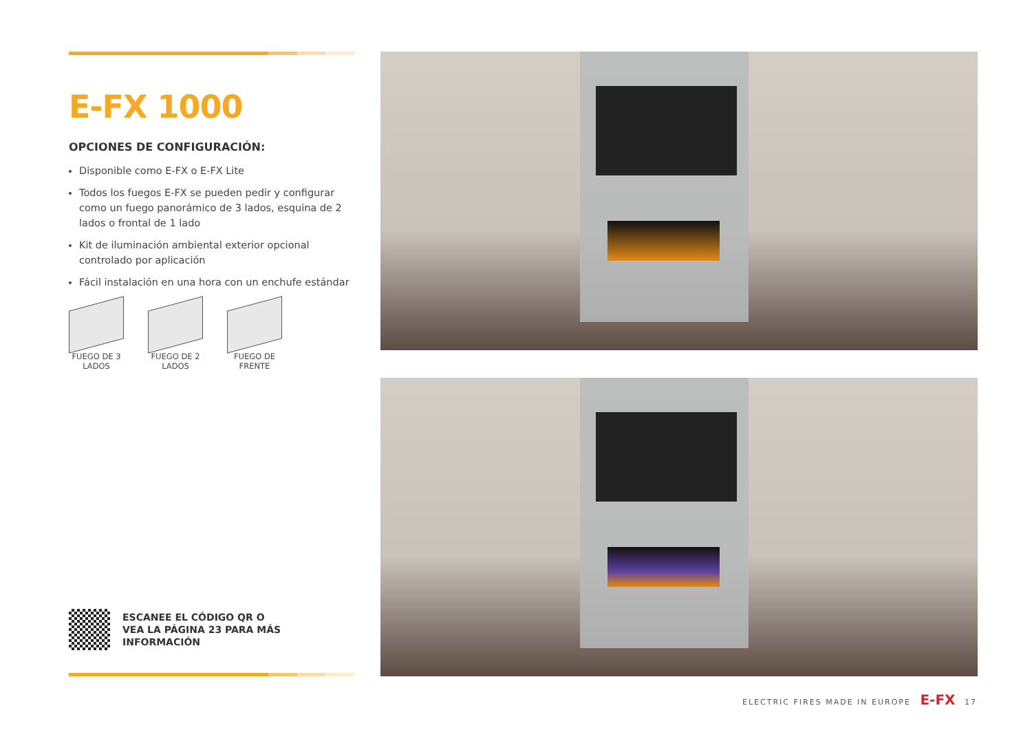E-FX 1000
OPCIONES DE CONFIGURACIÓN:
Disponible como E-FX o E-FX Lite
Todos los fuegos E-FX se pueden pedir y configurar como un fuego panorámico de 3 lados, esquina de 2 lados o frontal de 1 lado
Kit de iluminación ambiental exterior opcional controlado por aplicación
Fácil instalación en una hora con un enchufe estándar
FUEGO DE 3 LADOS
FUEGO DE 2 LADOS
FUEGO DE FRENTE
ESCANEE EL CÓDIGO QR O
VEA LA PÁGINA 23 PARA MÁS
INFORMACIÓN
ELECTRIC FIRES MADE IN EUROPE E-FX 17